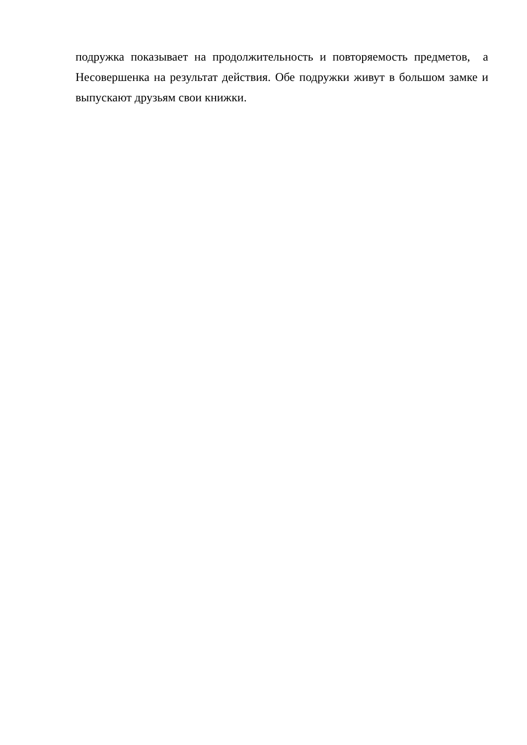подружка показывает на продолжительность и повторяемость предметов, а Несовершенка на результат действия. Обе подружки живут в большом замке и выпускают друзьям свои книжки.